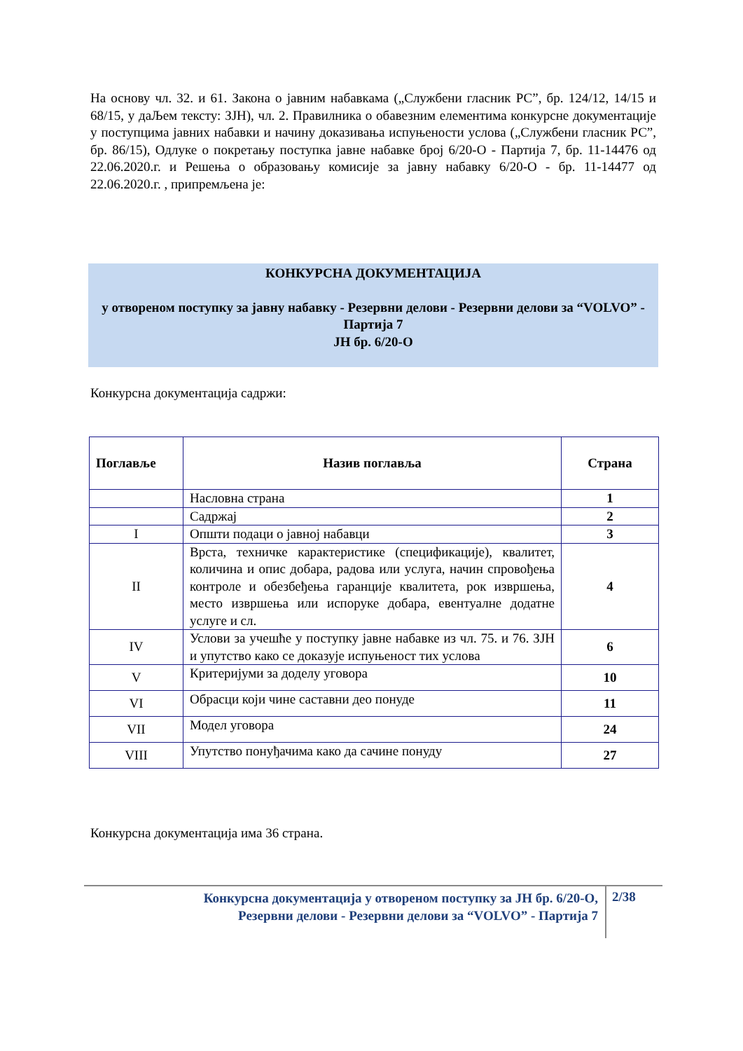На основу чл. 32. и 61. Закона о јавним набавкама („Службени гласник РС”, бр. 124/12, 14/15 и 68/15, у даЉем тексту: ЗЈН), чл. 2. Правилника о обавезним елементима конкурсне документације у поступцима јавних набавки и начину доказивања испуњености услова („Службени гласник РС”, бр. 86/15), Одлуке о покретању поступка јавне набавке број 6/20-О - Партија 7, бр. 11-14476 од 22.06.2020.г. и Решења о образовању комисије за јавну набавку 6/20-О - бр. 11-14477 од 22.06.2020.г. , припремљена је:
КОНКУРСНА ДОКУМЕНТАЦИЈА
у отвореном поступку за јавну набавку - Резервни делови - Резервни делови за “VOLVO” - Партија 7
ЈН бр. 6/20-О
Конкурсна документација садржи:
| Поглавље | Назив поглавља | Страна |
| --- | --- | --- |
| | Насловна страна | 1 |
| | Садржај | 2 |
| I | Општи подаци о јавној набавци | 3 |
| II | Врста, техничке карактеристике (спецификације), квалитет, количина и опис добара, радова или услуга, начин спровођења контроле и обезбеђења гаранције квалитета, рок извршења, место извршења или испоруке добара, евентуалне додатне услуге и сл. | 4 |
| IV | Услови за учешће у поступку јавне набавке из чл. 75. и 76. ЗЈН и упутство како се доказује испуњеност тих услова | 6 |
| V | Критеријуми за доделу уговора | 10 |
| VI | Обрасци који чине саставни део понуде | 11 |
| VII | Модел уговора | 24 |
| VIII | Упутство понуђачима како да сачине понуду | 27 |
Конкурсна документација има 36 страна.
Конкурсна документација у отвореном поступку за ЈН бр. 6/20-О,
Резервни делови - Резервни делови за “VOLVO” - Партија 7
2/38